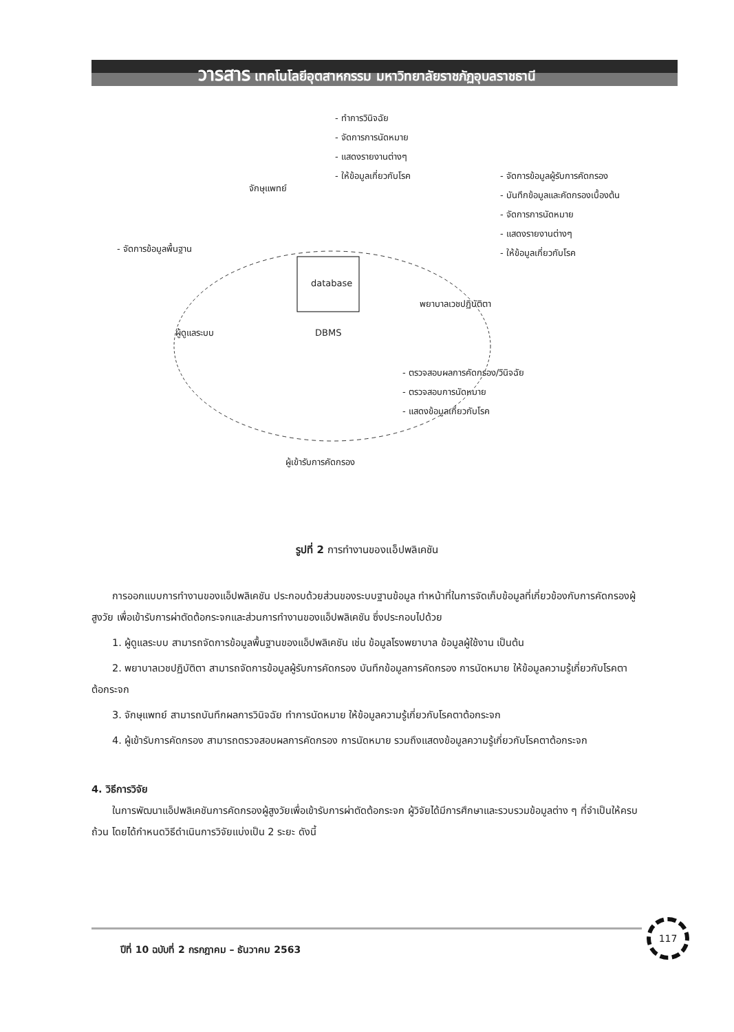วารสาร เทคโนโลยีอุตสาหกรรม มหาวิทยาลัยราชภัฏอุบลราชธานี
- ทำการวินิจฉัย
- จัดการการนัดหมาย
- แสดงรายงานต่างๆ
- ให้ข้อมูลเกี่ยวกับโรค
จักษุแพทย์
- จัดการข้อมูลผู้รับการคัดกรอง
- บันทึกข้อมูลและคัดกรองเบื้องต้น
- จัดการการนัดหมาย
- แสดงรายงานต่างๆ
- ให้ข้อมูลเกี่ยวกับโรค
- จัดการข้อมูลพื้นฐาน
database
พยาบาลเวชปฏิบัติตา
ผู้ดูแลระบบ DBMS
- ตรวจสอบผลการคัดกรอง/วินิจฉัย
- ตรวจสอบการนัดหมาย
- แสดงข้อมูลเกี่ยวกับโรค
ผู้เข้ารับการคัดกรอง
รูปที่ 2 การทำงานของแอ็ปพลิเคชัน
การออกแบบการทำงานของแอ็ปพลิเคชัน ประกอบด้วยส่วนของระบบฐานข้อมูล ทำหน้าที่ในการจัดเก็บข้อมูลที่เกี่ยวข้องกับการคัดกรองผู้สูงวัย เพื่อเข้ารับการผ่าตัดต้อกระจกและส่วนการทำงานของแอ็ปพลิเคชัน ซึ่งประกอบไปด้วย
1. ผู้ดูแลระบบ สามารถจัดการข้อมูลพื้นฐานของแอ็ปพลิเคชัน เช่น ข้อมูลโรงพยาบาล ข้อมูลผู้ใช้งาน เป็นต้น
2. พยาบาลเวชปฏิบัติตา สามารถจัดการข้อมูลผู้รับการคัดกรอง บันทึกข้อมูลการคัดกรอง การนัดหมาย ให้ข้อมูลความรู้เกี่ยวกับโรคตาต้อกระจก
3. จักษุแพทย์ สามารถบันทึกผลการวินิจฉัย ทำการนัดหมาย ให้ข้อมูลความรู้เกี่ยวกับโรคตาต้อกระจก
4. ผู้เข้ารับการคัดกรอง สามารถตรวจสอบผลการคัดกรอง การนัดหมาย รวมถึงแสดงข้อมูลความรู้เกี่ยวกับโรคตาต้อกระจก
4. วิธีการวิจัย
ในการพัฒนาแอ็ปพลิเคชันการคัดกรองผู้สูงวัยเพื่อเข้ารับการผ่าตัดต้อกระจก ผู้วิจัยได้มีการศึกษาและรวบรวมข้อมูลต่าง ๆ ที่จำเป็นให้ครบถ้วน โดยได้กำหนดวิธีดำเนินการวิจัยแบ่งเป็น 2 ระยะ ดังนี้
ปีที่ 10 ฉบับที่ 2 กรกฎาคม – ธันวาคม 2563
117